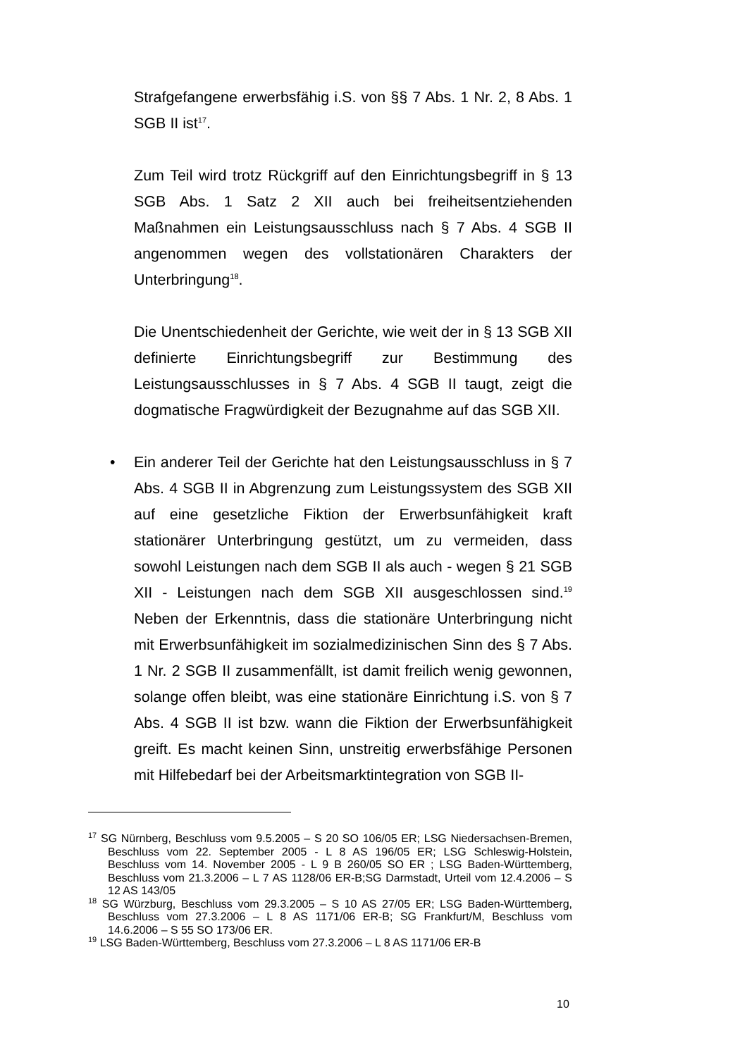Strafgefangene erwerbsfähig i.S. von §§ 7 Abs. 1 Nr. 2, 8 Abs. 1 SGB II ist<sup>17</sup>.
Zum Teil wird trotz Rückgriff auf den Einrichtungsbegriff in § 13 SGB Abs. 1 Satz 2 XII auch bei freiheitsentziehenden Maßnahmen ein Leistungsausschluss nach § 7 Abs. 4 SGB II angenommen wegen des vollstationären Charakters der Unterbringung<sup>18</sup>.
Die Unentschiedenheit der Gerichte, wie weit der in § 13 SGB XII definierte Einrichtungsbegriff zur Bestimmung des Leistungsausschlusses in § 7 Abs. 4 SGB II taugt, zeigt die dogmatische Fragwürdigkeit der Bezugnahme auf das SGB XII.
• Ein anderer Teil der Gerichte hat den Leistungsausschluss in § 7 Abs. 4 SGB II in Abgrenzung zum Leistungssystem des SGB XII auf eine gesetzliche Fiktion der Erwerbsunfähigkeit kraft stationärer Unterbringung gestützt, um zu vermeiden, dass sowohl Leistungen nach dem SGB II als auch - wegen § 21 SGB XII - Leistungen nach dem SGB XII ausgeschlossen sind.<sup>19</sup> Neben der Erkenntnis, dass die stationäre Unterbringung nicht mit Erwerbsunfähigkeit im sozialmedizinischen Sinn des § 7 Abs. 1 Nr. 2 SGB II zusammenfällt, ist damit freilich wenig gewonnen, solange offen bleibt, was eine stationäre Einrichtung i.S. von § 7 Abs. 4 SGB II ist bzw. wann die Fiktion der Erwerbsunfähigkeit greift. Es macht keinen Sinn, unstreitig erwerbsfähige Personen mit Hilfebedarf bei der Arbeitsmarktintegration von SGB II-
<sup>17</sup> SG Nürnberg, Beschluss vom 9.5.2005 – S 20 SO 106/05 ER; LSG Niedersachsen-Bremen, Beschluss vom 22. September 2005 - L 8 AS 196/05 ER; LSG Schleswig-Holstein, Beschluss vom 14. November 2005 - L 9 B 260/05 SO ER ; LSG Baden-Württemberg, Beschluss vom 21.3.2006 – L 7 AS 1128/06 ER-B;SG Darmstadt, Urteil vom 12.4.2006 – S 12 AS 143/05
<sup>18</sup> SG Würzburg, Beschluss vom 29.3.2005 – S 10 AS 27/05 ER; LSG Baden-Württemberg, Beschluss vom 27.3.2006 – L 8 AS 1171/06 ER-B; SG Frankfurt/M, Beschluss vom 14.6.2006 – S 55 SO 173/06 ER.
<sup>19</sup> LSG Baden-Württemberg, Beschluss vom 27.3.2006 – L 8 AS 1171/06 ER-B
10